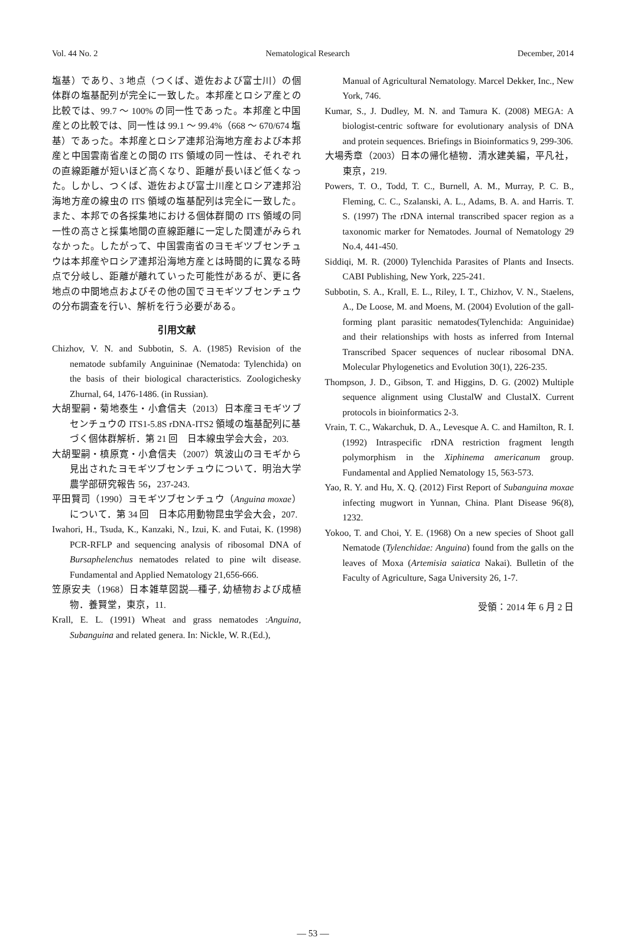Vol. 44 No. 2 Nematological Research December, 2014
塩基）であり、3 地点（つくば、遊佐および富士川）の個体群の塩基配列が完全に一致した。本邦産とロシア産との比較では、99.7 ～ 100% の同一性であった。本邦産と中国産との比較では、同一性は 99.1 ～ 99.4%（668 ～ 670/674 塩基）であった。本邦産とロシア連邦沿海地方産および本邦産と中国雲南省産との間の ITS 領域の同一性は、それぞれの直線距離が短いほど高くなり、距離が長いほど低くなった。しかし、つくば、遊佐および富士川産とロシア連邦沿海地方産の線虫の ITS 領域の塩基配列は完全に一致した。また、本邦での各採集地における個体群間の ITS 領域の同一性の高さと採集地間の直線距離に一定した関連がみられなかった。したがって、中国雲南省のヨモギツブセンチュウは本邦産やロシア連邦沿海地方産とは時間的に異なる時点で分岐し、距離が離れていった可能性があるが、更に各地点の中間地点およびその他の国でヨモギツブセンチュウの分布調査を行い、解析を行う必要がある。
引用文献
Chizhov, V. N. and Subbotin, S. A. (1985) Revision of the nematode subfamily Anguininae (Nematoda: Tylenchida) on the basis of their biological characteristics. Zoologichesky Zhurnal, 64, 1476-1486. (in Russian).
大胡聖嗣・菊地泰生・小倉信夫（2013）日本産ヨモギツブセンチュウの ITS1-5.8S rDNA-ITS2 領域の塩基配列に基づく個体群解析．第 21 回　日本線虫学会大会，203.
大胡聖嗣・槙原寛・小倉信夫（2007）筑波山のヨモギから見出されたヨモギツブセンチュウについて．明治大学農学部研究報告 56，237-243.
平田賢司（1990）ヨモギツブセンチュウ（Anguina moxae）について．第 34 回　日本応用動物昆虫学会大会，207.
Iwahori, H., Tsuda, K., Kanzaki, N., Izui, K. and Futai, K. (1998) PCR-RFLP and sequencing analysis of ribosomal DNA of Bursaphelenchus nematodes related to pine wilt disease. Fundamental and Applied Nematology 21,656-666.
笠原安夫（1968）日本雑草図説―種子, 幼植物および成植物．養賢堂，東京，11.
Krall, E. L. (1991) Wheat and grass nematodes :Anguina, Subanguina and related genera. In: Nickle, W. R.(Ed.),
Manual of Agricultural Nematology. Marcel Dekker, Inc., New York, 746.
Kumar, S., J. Dudley, M. N. and Tamura K. (2008) MEGA: A biologist-centric software for evolutionary analysis of DNA and protein sequences. Briefings in Bioinformatics 9, 299-306.
大場秀章（2003）日本の帰化植物．清水建美編，平凡社，東京，219.
Powers, T. O., Todd, T. C., Burnell, A. M., Murray, P. C. B., Fleming, C. C., Szalanski, A. L., Adams, B. A. and Harris. T. S. (1997) The rDNA internal transcribed spacer region as a taxonomic marker for Nematodes. Journal of Nematology 29 No.4, 441-450.
Siddiqi, M. R. (2000) Tylenchida Parasites of Plants and Insects. CABI Publishing, New York, 225-241.
Subbotin, S. A., Krall, E. L., Riley, I. T., Chizhov, V. N., Staelens, A., De Loose, M. and Moens, M. (2004) Evolution of the gall-forming plant parasitic nematodes(Tylenchida: Anguinidae) and their relationships with hosts as inferred from Internal Transcribed Spacer sequences of nuclear ribosomal DNA. Molecular Phylogenetics and Evolution 30(1), 226-235.
Thompson, J. D., Gibson, T. and Higgins, D. G. (2002) Multiple sequence alignment using ClustalW and ClustalX. Current protocols in bioinformatics 2-3.
Vrain, T. C., Wakarchuk, D. A., Levesque A. C. and Hamilton, R. I. (1992) Intraspecific rDNA restriction fragment length polymorphism in the Xiphinema americanum group. Fundamental and Applied Nematology 15, 563-573.
Yao, R. Y. and Hu, X. Q. (2012) First Report of Subanguina moxae infecting mugwort in Yunnan, China. Plant Disease 96(8), 1232.
Yokoo, T. and Choi, Y. E. (1968) On a new species of Shoot gall Nematode (Tylenchidae: Anguina) found from the galls on the leaves of Moxa (Artemisia saiatica Nakai). Bulletin of the Faculty of Agriculture, Saga University 26, 1-7.
受領：2014 年 6 月 2 日
— 53 —